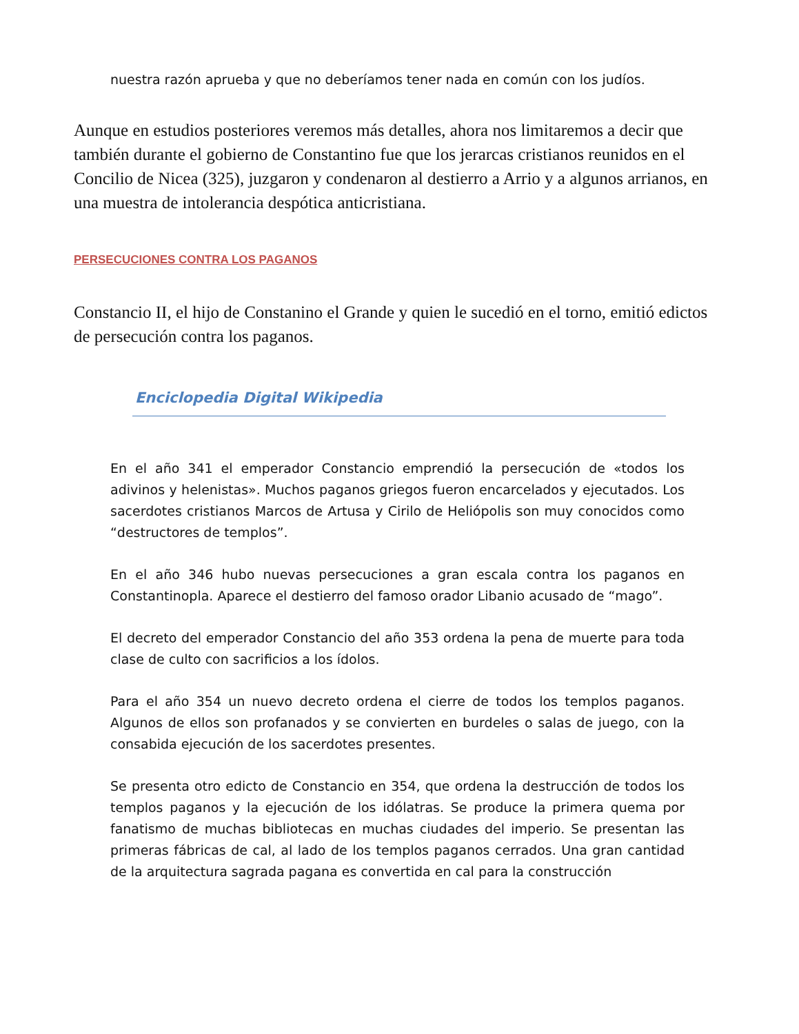nuestra razón aprueba y que no deberíamos tener nada en común con los judíos.
Aunque en estudios posteriores veremos más detalles, ahora nos limitaremos a decir que también durante el gobierno de Constantino fue que los jerarcas cristianos reunidos en el Concilio de Nicea (325), juzgaron y condenaron al destierro a Arrio y a algunos arrianos, en una muestra de intolerancia despótica anticristiana.
PERSECUCIONES CONTRA LOS PAGANOS
Constancio II, el hijo de Constanino el Grande y quien le sucedió en el torno, emitió edictos de persecución contra los paganos.
Enciclopedia Digital Wikipedia
En el año 341 el emperador Constancio emprendió la persecución de «todos los adivinos y helenistas». Muchos paganos griegos fueron encarcelados y ejecutados. Los sacerdotes cristianos Marcos de Artusa y Cirilo de Heliópolis son muy conocidos como “destructores de templos”.
En el año 346 hubo nuevas persecuciones a gran escala contra los paganos en Constantinopla. Aparece el destierro del famoso orador Libanio acusado de “mago”.
El decreto del emperador Constancio del año 353 ordena la pena de muerte para toda clase de culto con sacrificios a los ídolos.
Para el año 354 un nuevo decreto ordena el cierre de todos los templos paganos. Algunos de ellos son profanados y se convierten en burdeles o salas de juego, con la consabida ejecución de los sacerdotes presentes.
Se presenta otro edicto de Constancio en 354, que ordena la destrucción de todos los templos paganos y la ejecución de los idólatras. Se produce la primera quema por fanatismo de muchas bibliotecas en muchas ciudades del imperio. Se presentan las primeras fábricas de cal, al lado de los templos paganos cerrados. Una gran cantidad de la arquitectura sagrada pagana es convertida en cal para la construcción